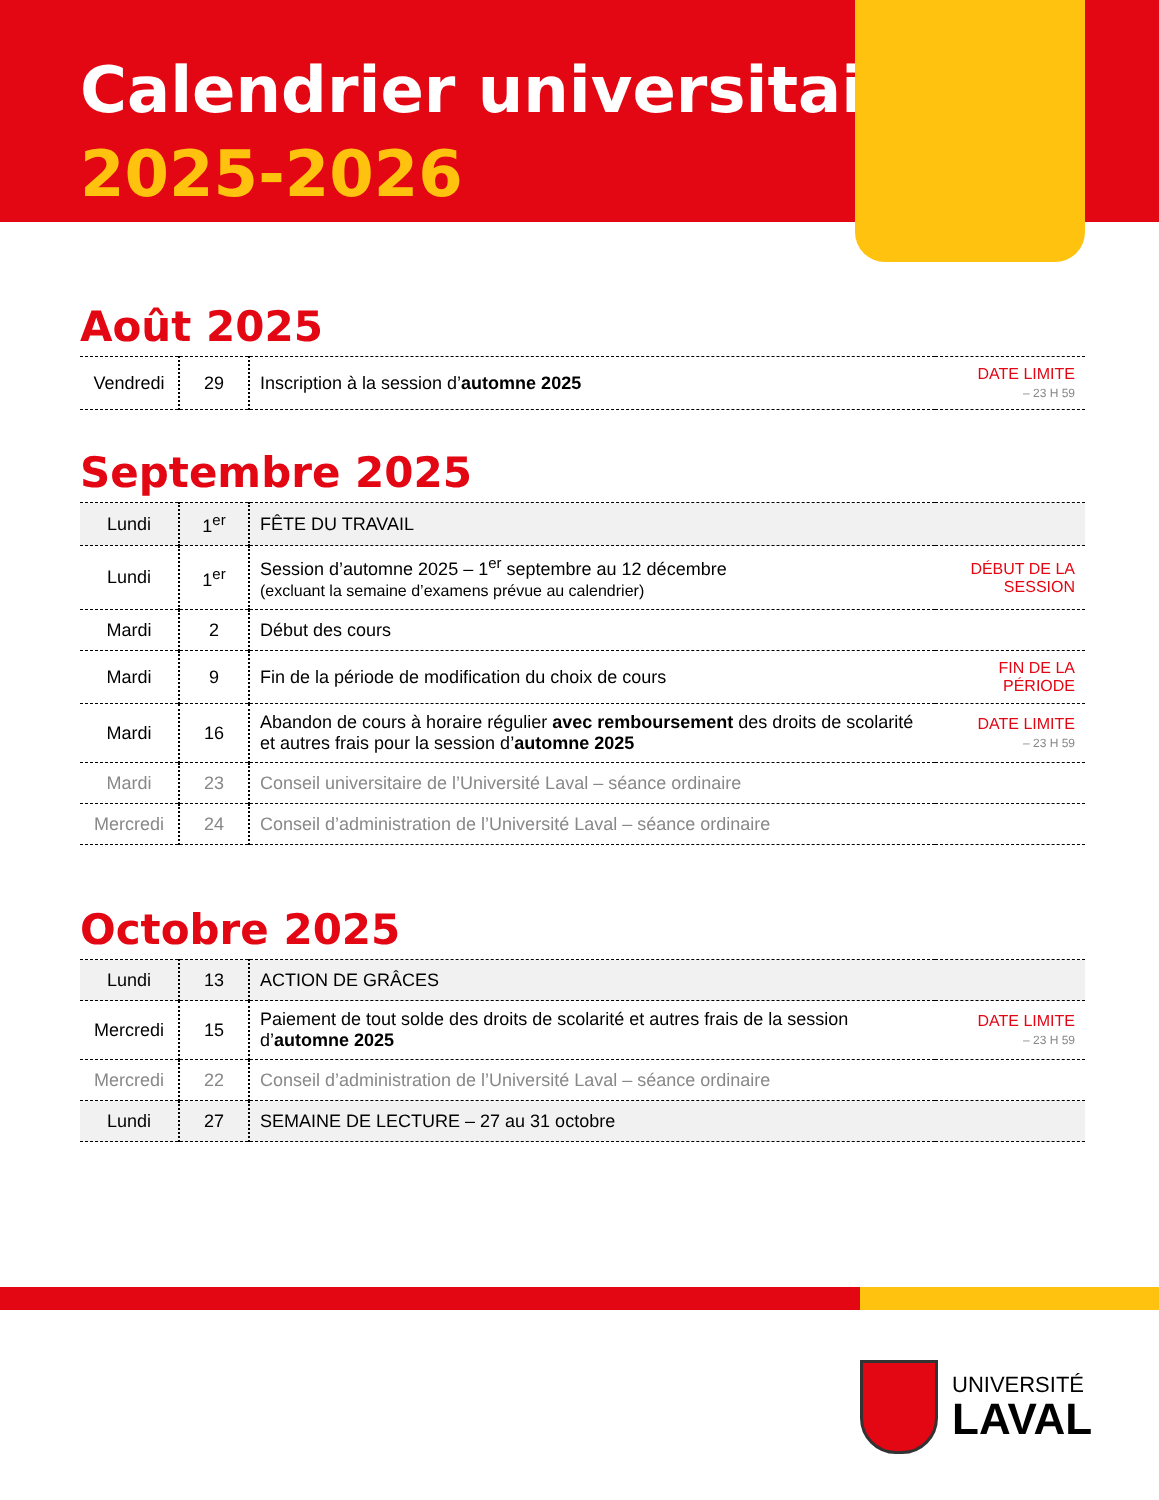Calendrier universitaire
2025-2026
Août 2025
| Vendredi | 29 | Inscription à la session d’ automne 2025 | DATE LIMITE – 23 H 59 |
Septembre 2025
| Lundi | 1<sup>er</sup> | FÊTE DU TRAVAIL | |
| Lundi | 1<sup>er</sup> | Session d’automne 2025 – 1<sup>er</sup> septembre au 12 décembre (excluant la semaine d’examens prévue au calendrier) | DÉBUT DE LA SESSION |
| Mardi | 2 | Début des cours | |
| Mardi | 9 | Fin de la période de modification du choix de cours | FIN DE LA PÉRIODE |
| Mardi | 16 | Abandon de cours à horaire régulier avec remboursement des droits de scolarité et autres frais pour la session d’ automne 2025 | DATE LIMITE – 23 H 59 |
| Mardi | 23 | Conseil universitaire de l’Université Laval – séance ordinaire | |
| Mercredi | 24 | Conseil d’administration de l’Université Laval – séance ordinaire | |
Octobre 2025
| Lundi | 13 | ACTION DE GRÂCES | |
| Mercredi | 15 | Paiement de tout solde des droits de scolarité et autres frais de la session d’ automne 2025 | DATE LIMITE – 23 H 59 |
| Mercredi | 22 | Conseil d’administration de l’Université Laval – séance ordinaire | |
| Lundi | 27 | SEMAINE DE LECTURE – 27 au 31 octobre | |
UNIVERSITÉ
LAVAL